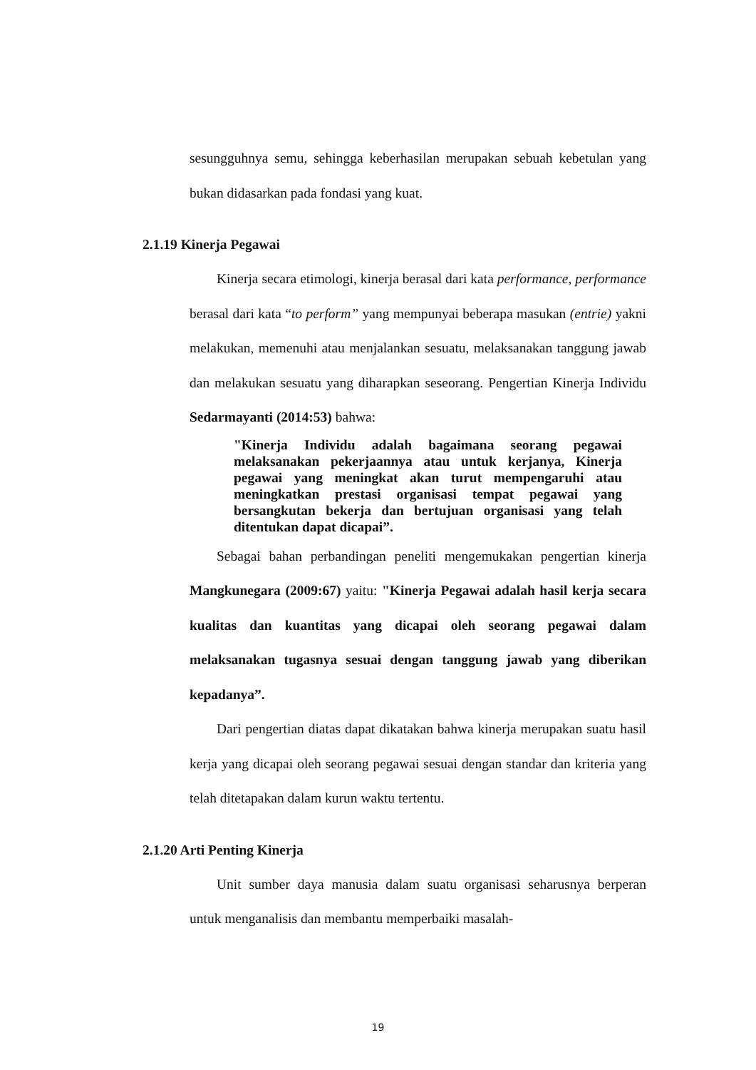sesungguhnya semu, sehingga keberhasilan merupakan sebuah kebetulan yang bukan didasarkan pada fondasi yang kuat.
2.1.19 Kinerja Pegawai
Kinerja secara etimologi, kinerja berasal dari kata performance, performance berasal dari kata “to perform” yang mempunyai beberapa masukan (entrie) yakni melakukan, memenuhi atau menjalankan sesuatu, melaksanakan tanggung jawab dan melakukan sesuatu yang diharapkan seseorang. Pengertian Kinerja Individu Sedarmayanti (2014:53) bahwa:
"Kinerja Individu adalah bagaimana seorang pegawai melaksanakan pekerjaannya atau untuk kerjanya, Kinerja pegawai yang meningkat akan turut mempengaruhi atau meningkatkan prestasi organisasi tempat pegawai yang bersangkutan bekerja dan bertujuan organisasi yang telah ditentukan dapat dicapai”.
Sebagai bahan perbandingan peneliti mengemukakan pengertian kinerja Mangkunegara (2009:67) yaitu: "Kinerja Pegawai adalah hasil kerja secara kualitas dan kuantitas yang dicapai oleh seorang pegawai dalam melaksanakan tugasnya sesuai dengan tanggung jawab yang diberikan kepadanya”.
Dari pengertian diatas dapat dikatakan bahwa kinerja merupakan suatu hasil kerja yang dicapai oleh seorang pegawai sesuai dengan standar dan kriteria yang telah ditetapakan dalam kurun waktu tertentu.
2.1.20 Arti Penting Kinerja
Unit sumber daya manusia dalam suatu organisasi seharusnya berperan untuk menganalisis dan membantu memperbaiki masalah-
19